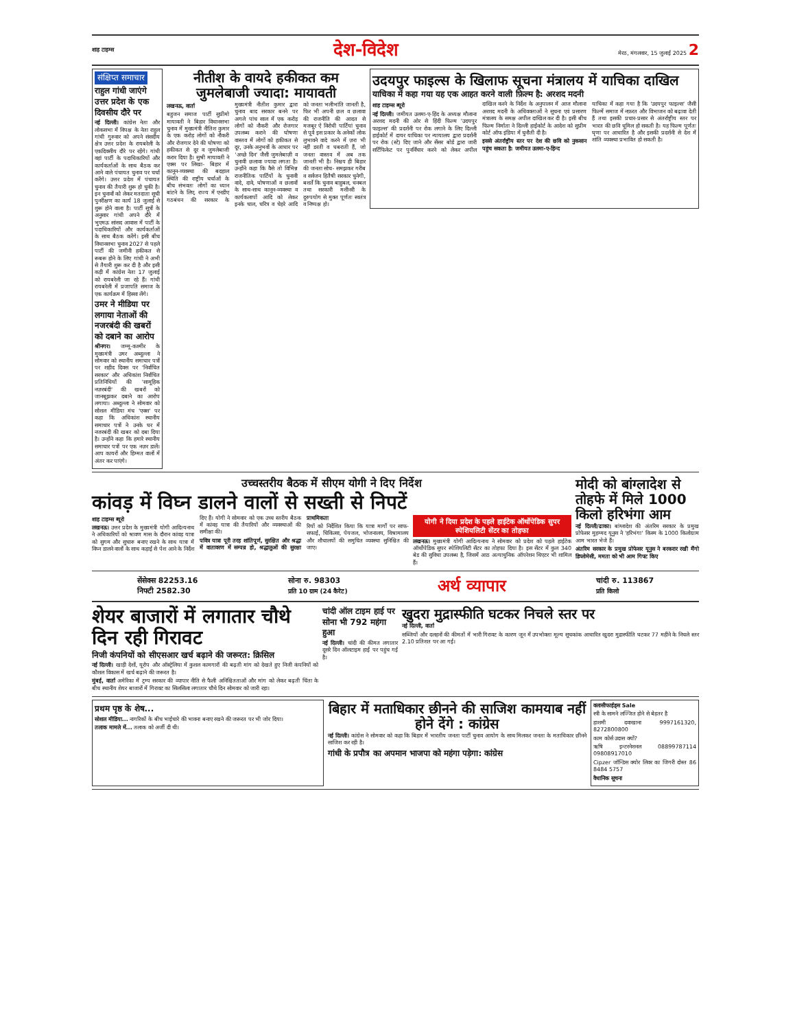शाह टाइम्स देश-विदेश मेरठ, मंगलवार, 15 जुलाई 2025 2
संक्षिप्त समाचार
राहुल गांधी जाएंगे उत्तर प्रदेश के एक दिवसीय दौरे पर
नई दिल्ली। कांग्रेस नेता और लोकसभा में विपक्ष के नेता राहुल गांधी गुरुवार को अपने संसदीय क्षेत्र उत्तर प्रदेश के रायबरेली के एकदिवसीय दौरे पर रहेंगे। गांधी वहां पार्टी के पदाधिकारियों और कार्यकर्ताओं के साथ बैठक कर आने वाले पंचायत चुनाव पर चर्चा करेंगे। उत्तर प्रदेश में पंचायत चुनाव की तैयारी शुरू हो चुकी है। इन चुनावों को लेकर मतदाता सूची पुनरीक्षण का कार्य 18 जुलाई से शुरू होने वाला है। पार्टी सूत्रों के अनुसार गांधी अपने दौरे में भुएमऊ सांसद आवास में पार्टी के पदाधिकारियों और कार्यकर्ताओं के साथ बैठक करेंगे। इसी बीच विधानसभा चुनाव 2027 से पहले पार्टी की जमीनी हकीकत से रूबरू होने के लिए गांधी ने अभी से तैयारी शुरू कर दी है और इसी कड़ी में कांग्रेस नेता 17 जुलाई को रायबरेली जा रहे हैं। गांधी रायबरेली में प्रजापति समाज के एक कार्यक्रम में हिस्सा लेंगे।
उमर ने मीडिया पर लगाया नेताओं की नजरबंदी की खबरों को दबाने का आरोप
श्रीनगर। जम्मू-कश्मीर के मुख्यमंत्री उमर अब्दुल्ला ने सोमवार को स्थानीय समाचार पत्रों पर शहीद दिवस पर 'निर्वाचित सरकार' और अधिकांश निर्वाचित प्रतिनिधियों की 'सामूहिक नज़रबंदी' की खबरों को जानबूझकर दबाने का आरोप लगाया। अब्दुल्ला ने सोमवार को सोशल मीडिया मंच 'एक्स' पर कहा कि अधिकांश स्थानीय समाचार पत्रों ने उनके घर में नजरबंदी की खबर को दबा दिया है। उन्होंने कहा कि हमारे स्थानीय समाचार पत्रों पर एक नज़र डालें। आप कायरों और हिम्मत वालों में अंतर कर पाएंगे।
नीतीश के वायदे हकीकत कम जुमलेबाजी ज्यादा: मायावती
लखनऊ, वार्ता
बहुजन समाज पार्टी सुप्रीमो मायावती ने बिहार विधानसभा चुनाव में मुख्यमंत्री नीतिश कुमार के एक करोड़ लोगों को नौकरी और रोजगार देने की घोषणा को हकीकत से दूर व जुमलेबाजी करार दिया है। सुश्री मायावती ने एक्स पर लिखा- बिहार में कानून-व्यवस्था की बदहाल स्थिति की राष्ट्रीय चर्चाओं के बीच संभवतः लोगों का ध्यान बांटने के लिए, राज्य में एनडीए गठबंधन की सरकार के मुख्यमंत्री नीतीश कुमार द्वारा चुनाव बाद सरकार बनने पर अगले पांच साल में एक करोड़ लोगों को नौकरी और रोजगार उपलब्ध कराने की घोषणा वास्तव में लोगों को हकीकत से दूर, उनके अनुभवों के आधार पर 'अच्छे दिन' जैसी जुमलेबाज़ी व चुनावी छलावा ज्यादा लगता है। उन्होंने कहा कि वैसे तो विभिन्न राजनीतिक पार्टियों के चुनावी वादे, दावे, घोषणाओं व छलावों के साथ-साथ कानून-व्यवस्था व कार्यकलापों आदि को लेकर इनके चाल, चरित्र व चेहरे आदि को जनता भलीभांति जानती है, फिर भी अपनी छल व छलावा की राजनीति की आदत से मजबूर ऐ विरोधी पार्टियां चुनाव से पूर्व इस प्रकार के अनेकों लोक लुभावने वादे करने में ज़रा भी नहीं डरती व घबराती हैं, जो जनता वास्तव में अब तक जानती भी है। निश्चय ही बिहार की जनता सोच- समझकर गरीब व सर्वजन हितैषी सरकार चुनेगी, बशर्ते कि चुनाव बाहुबल, धनबल तथा सरकारी मशीनरी के दुरुपयोग से मुक्त पूर्णतः स्वतंत्र व निष्पक्ष हो।
उदयपुर फाइल्स के खिलाफ सूचना मंत्रालय में याचिका दाखिल
याचिका में कहा गया यह एक आहत करने वाली फ़िल्म है: अरशद मदनी
शाह टाइम्स ब्यूरो
नई दिल्ली। जमीयत उलमा-ए-हिंद के अध्यक्ष मौलाना अरशद मदनी की ओर से हिंदी फिल्म 'उदयपुर फाइल्स' की प्रदर्शनी पर रोक लगाने के लिए दिल्ली हाईकोर्ट में दायर याचिका पर न्यायालय द्वारा प्रदर्शनी पर रोक (स्टे) दिए जाने और सेंसर बोर्ड द्वारा जारी सर्टिफिकेट पर पुनर्विचार करने को लेकर अपील दाखिल करने के निर्देश के अनुपालन में आज मौलाना अरशद मदनी के अधिवक्ताओं ने सूचना एवं प्रसारण मंत्रालय के समक्ष अपील दाखिल कर दी है। इसी बीच फिल्म निर्माता ने दिल्ली हाईकोर्ट के आदेश को सुप्रीम कोर्ट ऑफ इंडिया में चुनौती दी है।
इससे अंतर्राष्ट्रीय स्तर पर देश की छवि को नुकसान पहुंच सकता है: जमीयत उलमा-ए-हिन्द
याचिका में कहा गया है कि 'उदयपुर फाइल्स' जैसी फिल्में समाज में नफ़रत और विभाजन को बढ़ावा देती हैं तथा इसकी प्रचार-प्रसार से अंतर्राष्ट्रीय स्तर पर भारत की छवि धूमिल हो सकती है। यह फिल्म पूर्णतः घृणा पर आधारित है और इसकी प्रदर्शनी से देश में शांति व्यवस्था प्रभावित हो सकती है।
उच्चस्तरीय बैठक में सीएम योगी ने दिए निर्देश
कांवड़ में विघ्न डालने वालों से सख्ती से निपटें
शाह टाइम्स ब्यूरो
लखनऊ। उत्तर प्रदेश के मुख्यमंत्री योगी आदित्यनाथ ने अधिकारियों को श्रावण मास के दौरान कांवड़ यात्रा को सुगम और सुचारु बनाए रखने के साथ यात्रा में विघ्न डालने वालों के साथ कड़ाई से पेश आने के निर्देश दिए हैं। योगी ने सोमवार को एक उच्च स्तरीय बैठक में कांवड़ यात्रा की तैयारियों और व्यवस्थाओं की समीक्षा की।
पवित्र यात्रा पूरी तरह शांतिपूर्ण, सुरक्षित और श्रद्धा में वातावरण में सम्पन्न हो, श्रद्धालुओं की सुरक्षा प्राथमिकता
रियों को निर्देशित किया कि यात्रा मार्गों पर साफ-सफाई, चिकित्सा, पेयजल, भोजनालय, विश्रामालय और शौचालयों की समुचित व्यवस्था सुनिश्चित की जाए।
योगी ने दिया प्रदेश के पहले हाईटेक ऑर्थोपेडिक सुपर स्पेशियलिटी सेंटर का तोहफा
लखनऊ। मुख्यमंत्री योगी आदित्यनाथ ने सोमवार को प्रदेश को पहले हाईटेक ऑर्थोपेडिक सुपर स्पेशियलिटी सेंटर का तोहफा दिया है। इस सेंटर में कुल 340 बेड की सुविधा उपलब्ध है, जिसमें आठ अत्याधुनिक ऑपरेशन थिएटर भी शामिल हैं।
मोदी को बांग्लादेश से तोहफे में मिले 1000 किलो हरिभंगा आम
नई दिल्ली/ढाका। बांग्लादेश की अंतरिम सरकार के प्रमुख प्रोफेसर मुहम्मद यूनुस ने 'हरिभंगा' किस्म के 1000 किलोग्राम आम भारत भेजे हैं।
अंतरिम सरकार के प्रमुख प्रोफेसर यूनुस ने बरकरार रखी मैंगो डिप्लोमेसी, ममता को भी आम गिफ्ट किए
सेंसेक्स 82253.16
निफ्टी 2582.30 सोना रु. 98303
प्रति 10 ग्राम (24 कैरेट) अर्थ व्यापार चांदी रु. 113867
प्रति किलो
शेयर बाजारों में लगातार चौथे दिन रही गिरावट
निजी कंपनियों को सीएसआर खर्च बढ़ाने की जरूरत: क्रिसिल
नई दिल्ली। खाड़ी देशों, यूरोप और ऑस्ट्रेलिया में कुशल कामगारों की बढ़ती मांग को देखते हुए निजी कंपनियों को कौशल विकास में खर्च बढ़ाने की जरूरत है।
मुंबई, वार्ता अमेरिका में ट्रम्प सरकार की व्यापार नीति से फैली अनिश्चितताओं और मांग को लेकर बढ़ती चिंता के बीच स्थानीय शेयर बाजारों में गिरावट का सिलसिला लगातार चौथे दिन सोमवार को जारी रहा।
चांदी ऑल टाइम हाई पर सोना भी 792 महंगा हुआ
नई दिल्ली। चांदी की कीमत लगातार दूसरे दिन ऑलटाइम हाई पर पहुंच गई है।
खुदरा मुद्रास्फीति घटकर निचले स्तर पर
नई दिल्ली, वार्ता
सब्जियों और दलहनों की कीमतों में भारी गिरावट के कारण जून में उपभोक्ता मूल्य सूचकांक आधारित खुदरा मुद्रास्फीति घटकर 77 महीने के निचले स्तर 2.10 प्रतिशत पर आ गई।
प्रथम पृष्ठ के शेष...
सोशल मीडिया... नागरिकों के बीच भाईचारे की भावना बनाए रखने की जरूरत पर भी जोर दिया।
तलाक मामले में... तलाक को अर्जी दी थी।
बिहार में मताधिकार छीनने की साजिश कामयाब नहीं होने देंगे : कांग्रेस
नई दिल्ली। कांग्रेस ने सोमवार को कहा कि बिहार में भारतीय जनता पार्टी चुनाव आयोग के साथ मिलकर जनता के मताधिकार छीनने साजिश कर रही है।
गांधी के प्रपौत्र का अपमान भाजपा को महंगा पड़ेगा: कांग्रेस
क्लासीफाईड्स Sale
स्त्री के सामने लज्जित होने से बेहतर है
हाशमी दवाखाना 9997161320, 8272800800
काम कोर्स उदास क्यों?
ऋषि इन्टरनेशनल 08899787114 09808917010
Cipzer जॉन्डिस क्योर लिवर का जिगरी दोस्त 86 8484 5757
वैधानिक सूचना